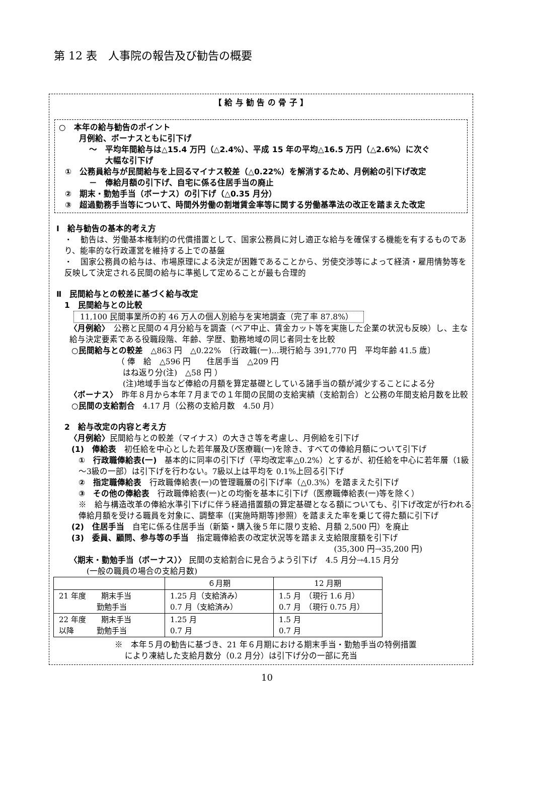第 12 表　人事院の報告及び勧告の概要
【 給 与 勧 告 の 骨 子 】
○　本年の給与勧告のポイント
月例給、ボーナスともに引下げ
～　平均年間給与は△15.4 万円（△2.4%）、平成 15 年の平均△16.5 万円（△2.6%）に次ぐ
大幅な引下げ
①　公務員給与が民間給与を上回るマイナス較差（△0.22%）を解消するため、月例給の引下げ改定
－　俸給月額の引下げ、自宅に係る住居手当の廃止
②　期末・勤勉手当（ボーナス）の引下げ（△0.35 月分）
③　超過勤務手当等について、時間外労働の割増賃金率等に関する労働基準法の改正を踏まえた改定
Ⅰ　給与勧告の基本的考え方
・　勧告は、労働基本権制約の代償措置として、国家公務員に対し適正な給与を確保する機能を有するものであり、能率的な行政運営を維持する上での基盤
・　国家公務員の給与は、市場原理による決定が困難であることから、労使交渉等によって経済・雇用情勢等を反映して決定される民間の給与に準拠して定めることが最も合理的
Ⅱ　民間給与との較差に基づく給与改定
1　民間給与との比較
11,100 民間事業所の約 46 万人の個人別給与を実地調査（完了率 87.8%）
〈月例給〉　公務と民間の４月分給与を調査（ベア中止、賃金カット等を実施した企業の状況も反映）し、主な給与決定要素である役職段階、年齢、学歴、勤務地域の同じ者同士を比較
○民間給与との較差　△863 円　△0.22%　〔行政職(一)…現行給与 391,770 円　平均年齢 41.5 歳〕
（ 俸　給　△596 円　　住居手当　△209 円
はね返り分(注)　△58 円 ）
(注)地域手当など俸給の月額を算定基礎としている諸手当の額が減少することによる分
〈ボーナス〉　昨年８月から本年７月までの１年間の民間の支給実績（支給割合）と公務の年間支給月数を比較
○民間の支給割合　4.17 月（公務の支給月数　4.50 月）
2　給与改定の内容と考え方
〈月例給〉民間給与との較差（マイナス）の大きさ等を考慮し、月例給を引下げ
(1)　俸給表　初任給を中心とした若年層及び医療職(一)を除き、すべての俸給月額について引下げ
①　行政職俸給表(一)　基本的に同率の引下げ（平均改定率△0.2%）とするが、初任給を中心に若年層（1級～3級の一部）は引下げを行わない。7級以上は平均を 0.1%上回る引下げ
②　指定職俸給表　行政職俸給表(一)の管理職層の引下げ率（△0.3%）を踏まえた引下げ
③　その他の俸給表　行政職俸給表(一)との均衡を基本に引下げ（医療職俸給表(一)等を除く）
※　給与構造改革の俸給水準引下げに伴う経過措置額の算定基礎となる額についても、引下げ改定が行われる俸給月額を受ける職員を対象に、調整率（[実施時期等]参照）を踏まえた率を乗じて得た額に引下げ
(2)　住居手当　自宅に係る住居手当（新築・購入後５年に限り支給、月額 2,500 円）を廃止
(3)　委員、顧問、参与等の手当　指定職俸給表の改定状況等を踏まえ支給限度額を引下げ
(35,300 円→35,200 円)
〈期末・勤勉手当（ボーナス）〉 民間の支給割合に見合うよう引下げ　4.5 月分→4.15 月分
(一般の職員の場合の支給月数)
| | ６月期 | 12 月期 |
| 21 年度 期末手当 勤勉手当 | 1.25 月（支給済み） 0.7 月（支給済み） | 1.5 月 （現行 1.6 月） 0.7 月 （現行 0.75 月） |
| 22 年度 期末手当 以降 勤勉手当 | 1.25 月 0.7 月 | 1.5 月 0.7 月 |
※　本年５月の勧告に基づき、21 年６月期における期末手当・勤勉手当の特例措置
により凍結した支給月数分（0.2 月分）は引下げ分の一部に充当
10